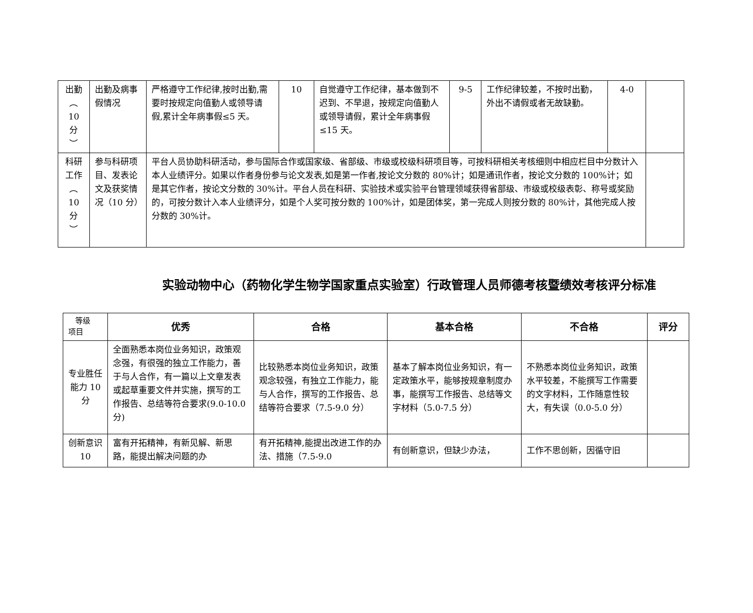| 出勤 ︵ 10 分 ︶ | 出勤及病事假情况 | 严格遵守工作纪律,按时出勤,需要时按规定向值勤人或领导请假,累计全年病事假≤5 天。 | 10 | 自觉遵守工作纪律，基本做到不迟到、不早退，按规定向值勤人或领导请假，累计全年病事假≤15 天。 | 9-5 | 工作纪律较差，不按时出勤，外出不请假或者无故缺勤。 | 4-0 | |
| 科研工作 ︵ 10 分 ︶ | 参与科研项目、发表论文及获奖情况（10 分） | 平台人员协助科研活动，参与国际合作或国家级、省部级、市级或校级科研项目等，可按科研相关考核细则中相应栏目中分数计入本人业绩评分。如果以作者身份参与论文发表,如是第一作者,按论文分数的 80%计；如是通讯作者，按论文分数的 100%计；如是其它作者，按论文分数的 30%计。平台人员在科研、实验技术或实验平台管理领域获得省部级、市级或校级表彰、称号或奖励的，可按分数计入本人业绩评分，如是个人奖可按分数的 100%计，如是团体奖，第一完成人则按分数的 80%计，其他完成人按分数的 30%计。 | | | | | | |
实验动物中心（药物化学生物学国家重点实验室）行政管理人员师德考核暨绩效考核评分标准
| 等级 项目 | 优秀 | 合格 | 基本合格 | 不合格 | 评分 |
| 专业胜任能力 10 分 | 全面熟悉本岗位业务知识，政策观念强，有很强的独立工作能力，善于与人合作，有一篇以上文章发表或起草重要文件并实施，撰写的工作报告、总结等符合要求(9.0-10.0 分) | 比较熟悉本岗位业务知识，政策观念较强，有独立工作能力，能与人合作，撰写的工作报告、总结等符合要求（7.5-9.0 分） | 基本了解本岗位业务知识，有一定政策水平，能够按规章制度办事，能撰写工作报告、总结等文字材料（5.0-7.5 分） | 不熟悉本岗位业务知识，政策水平较差，不能撰写工作需要的文字材料，工作随意性较大，有失误（0.0-5.0 分） | |
| 创新意识 10 | 富有开拓精神，有新见解、新思路，能提出解决问题的办 | 有开拓精神,能提出改进工作的办法、措施（7.5-9.0 | 有创新意识，但缺少办法， | 工作不思创新，因循守旧 | |